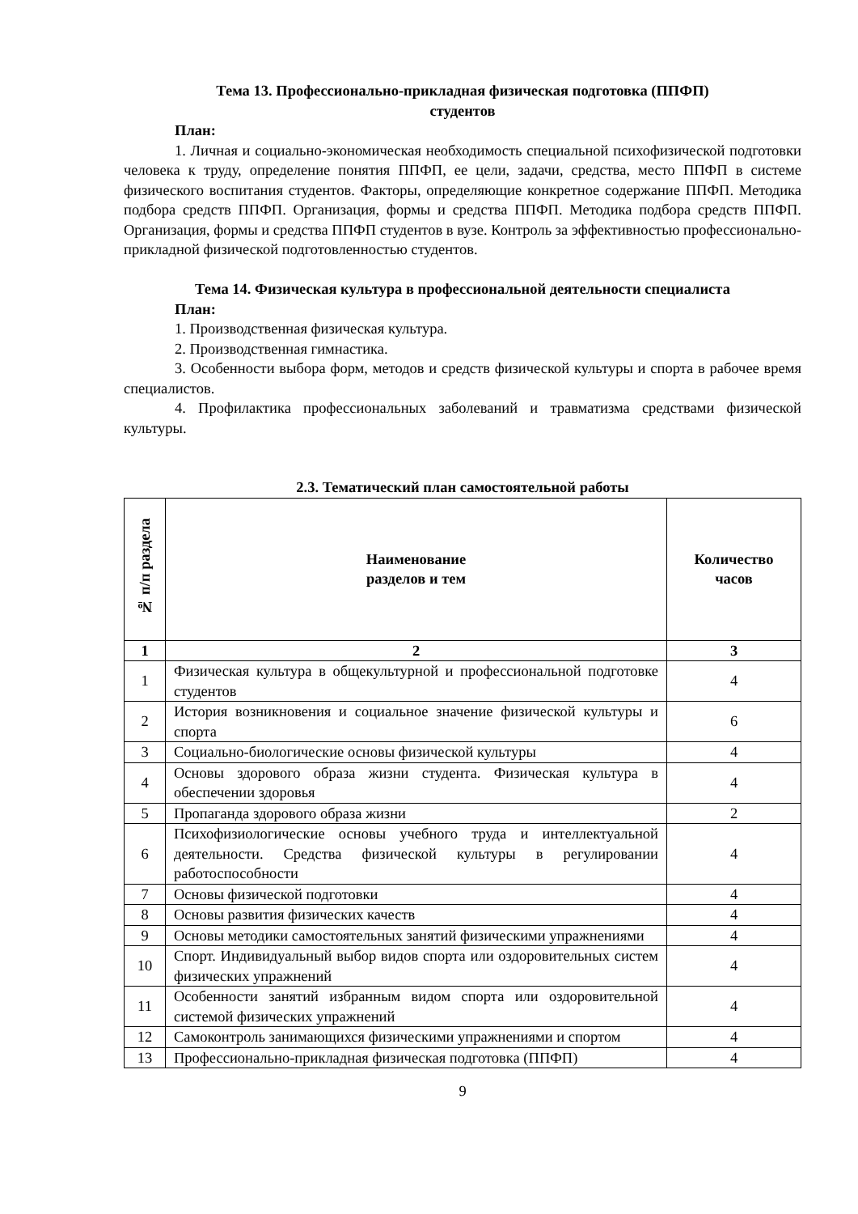Тема 13. Профессионально-прикладная физическая подготовка (ППФП)
студентов
План:
1. Личная и социально-экономическая необходимость специальной психофизической подготовки человека к труду, определение понятия ППФП, ее цели, задачи, средства, место ППФП в системе физического воспитания студентов. Факторы, определяющие конкретное содержание ППФП. Методика подбора средств ППФП. Организация, формы и средства ППФП. Методика подбора средств ППФП. Организация, формы и средства ППФП студентов в вузе. Контроль за эффективностью профессионально-прикладной физической подготовленностью студентов.
Тема 14. Физическая культура в профессиональной деятельности специалиста
План:
1. Производственная физическая культура.
2. Производственная гимнастика.
3. Особенности выбора форм, методов и средств физической культуры и спорта в рабочее время специалистов.
4. Профилактика профессиональных заболеваний и травматизма средствами физической культуры.
2.3. Тематический план самостоятельной работы
| № п/п раздела | Наименование разделов и тем | Количество часов |
| --- | --- | --- |
| 1 | 2 | 3 |
| 1 | Физическая культура в общекультурной и профессиональной подготовке студентов | 4 |
| 2 | История возникновения и социальное значение физической культуры и спорта | 6 |
| 3 | Социально-биологические основы физической культуры | 4 |
| 4 | Основы здорового образа жизни студента. Физическая культура в обеспечении здоровья | 4 |
| 5 | Пропаганда здорового образа жизни | 2 |
| 6 | Психофизиологические основы учебного труда и интеллектуальной деятельности. Средства физической культуры в регулировании работоспособности | 4 |
| 7 | Основы физической подготовки | 4 |
| 8 | Основы развития физических качеств | 4 |
| 9 | Основы методики самостоятельных занятий физическими упражнениями | 4 |
| 10 | Спорт. Индивидуальный выбор видов спорта или оздоровительных систем физических упражнений | 4 |
| 11 | Особенности занятий избранным видом спорта или оздоровительной системой физических упражнений | 4 |
| 12 | Самоконтроль занимающихся физическими упражнениями и спортом | 4 |
| 13 | Профессионально-прикладная физическая подготовка (ППФП) | 4 |
9